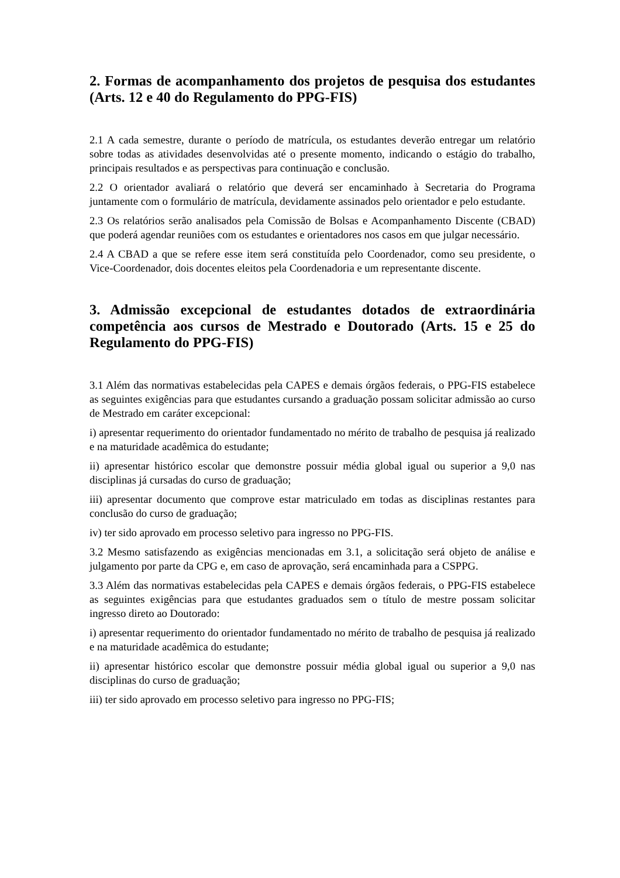2. Formas de acompanhamento dos projetos de pesquisa dos estudantes (Arts. 12 e 40 do Regulamento do PPG-FIS)
2.1 A cada semestre, durante o período de matrícula, os estudantes deverão entregar um relatório sobre todas as atividades desenvolvidas até o presente momento, indicando o estágio do trabalho, principais resultados e as perspectivas para continuação e conclusão.
2.2 O orientador avaliará o relatório que deverá ser encaminhado à Secretaria do Programa juntamente com o formulário de matrícula, devidamente assinados pelo orientador e pelo estudante.
2.3 Os relatórios serão analisados pela Comissão de Bolsas e Acompanhamento Discente (CBAD) que poderá agendar reuniões com os estudantes e orientadores nos casos em que julgar necessário.
2.4 A CBAD a que se refere esse item será constituída pelo Coordenador, como seu presidente, o Vice-Coordenador, dois docentes eleitos pela Coordenadoria e um representante discente.
3. Admissão excepcional de estudantes dotados de extraordinária competência aos cursos de Mestrado e Doutorado (Arts. 15 e 25 do Regulamento do PPG-FIS)
3.1 Além das normativas estabelecidas pela CAPES e demais órgãos federais, o PPG-FIS estabelece as seguintes exigências para que estudantes cursando a graduação possam solicitar admissão ao curso de Mestrado em caráter excepcional:
i) apresentar requerimento do orientador fundamentado no mérito de trabalho de pesquisa já realizado e na maturidade acadêmica do estudante;
ii) apresentar histórico escolar que demonstre possuir média global igual ou superior a 9,0 nas disciplinas já cursadas do curso de graduação;
iii) apresentar documento que comprove estar matriculado em todas as disciplinas restantes para conclusão do curso de graduação;
iv) ter sido aprovado em processo seletivo para ingresso no PPG-FIS.
3.2 Mesmo satisfazendo as exigências mencionadas em 3.1, a solicitação será objeto de análise e julgamento por parte da CPG e, em caso de aprovação, será encaminhada para a CSPPG.
3.3 Além das normativas estabelecidas pela CAPES e demais órgãos federais, o PPG-FIS estabelece as seguintes exigências para que estudantes graduados sem o título de mestre possam solicitar ingresso direto ao Doutorado:
i) apresentar requerimento do orientador fundamentado no mérito de trabalho de pesquisa já realizado e na maturidade acadêmica do estudante;
ii) apresentar histórico escolar que demonstre possuir média global igual ou superior a 9,0 nas disciplinas do curso de graduação;
iii) ter sido aprovado em processo seletivo para ingresso no PPG-FIS;